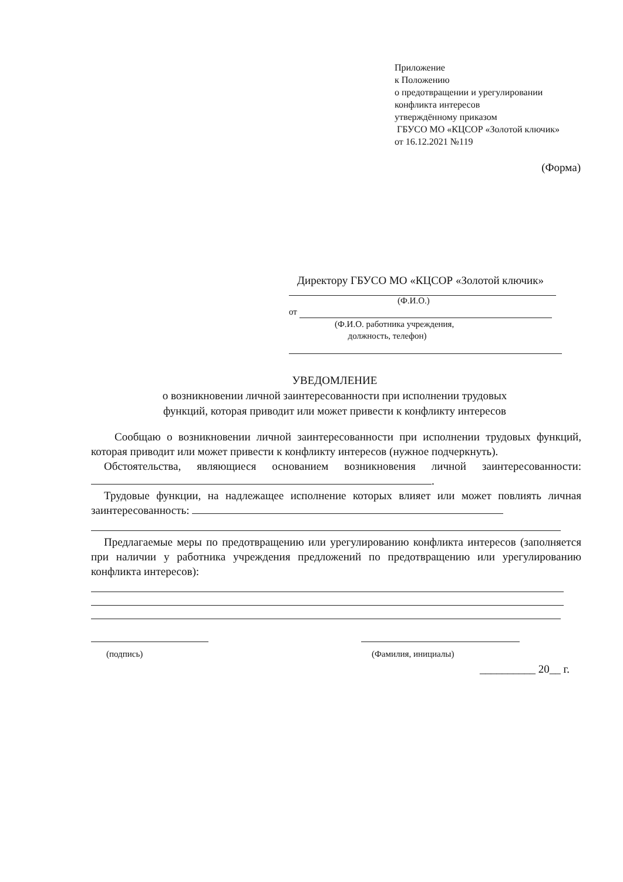Приложение
к Положению
о предотвращении и урегулировании
конфликта интересов
утверждённому приказом
ГБУСО МО «КЦСОР «Золотой ключик»
от 16.12.2021 №119
(Форма)
Директору ГБУСО МО «КЦСОР «Золотой ключик»
(Ф.И.О.)
от
(Ф.И.О. работника учреждения,
должность, телефон)
УВЕДОМЛЕНИЕ
о возникновении личной заинтересованности при исполнении трудовых
функций, которая приводит или может привести к конфликту интересов
Сообщаю о возникновении личной заинтересованности при исполнении трудовых функций, которая приводит или может привести к конфликту интересов (нужное подчеркнуть).
Обстоятельства, являющиеся основанием возникновения личной заинтересованности: .
Трудовые функции, на надлежащее исполнение которых влияет или может повлиять личная заинтересованность:
Предлагаемые меры по предотвращению или урегулированию конфликта интересов (заполняется при наличии у работника учреждения предложений по предотвращению или урегулированию конфликта интересов):
(подпись) (Фамилия, инициалы)
__________ 20__ г.